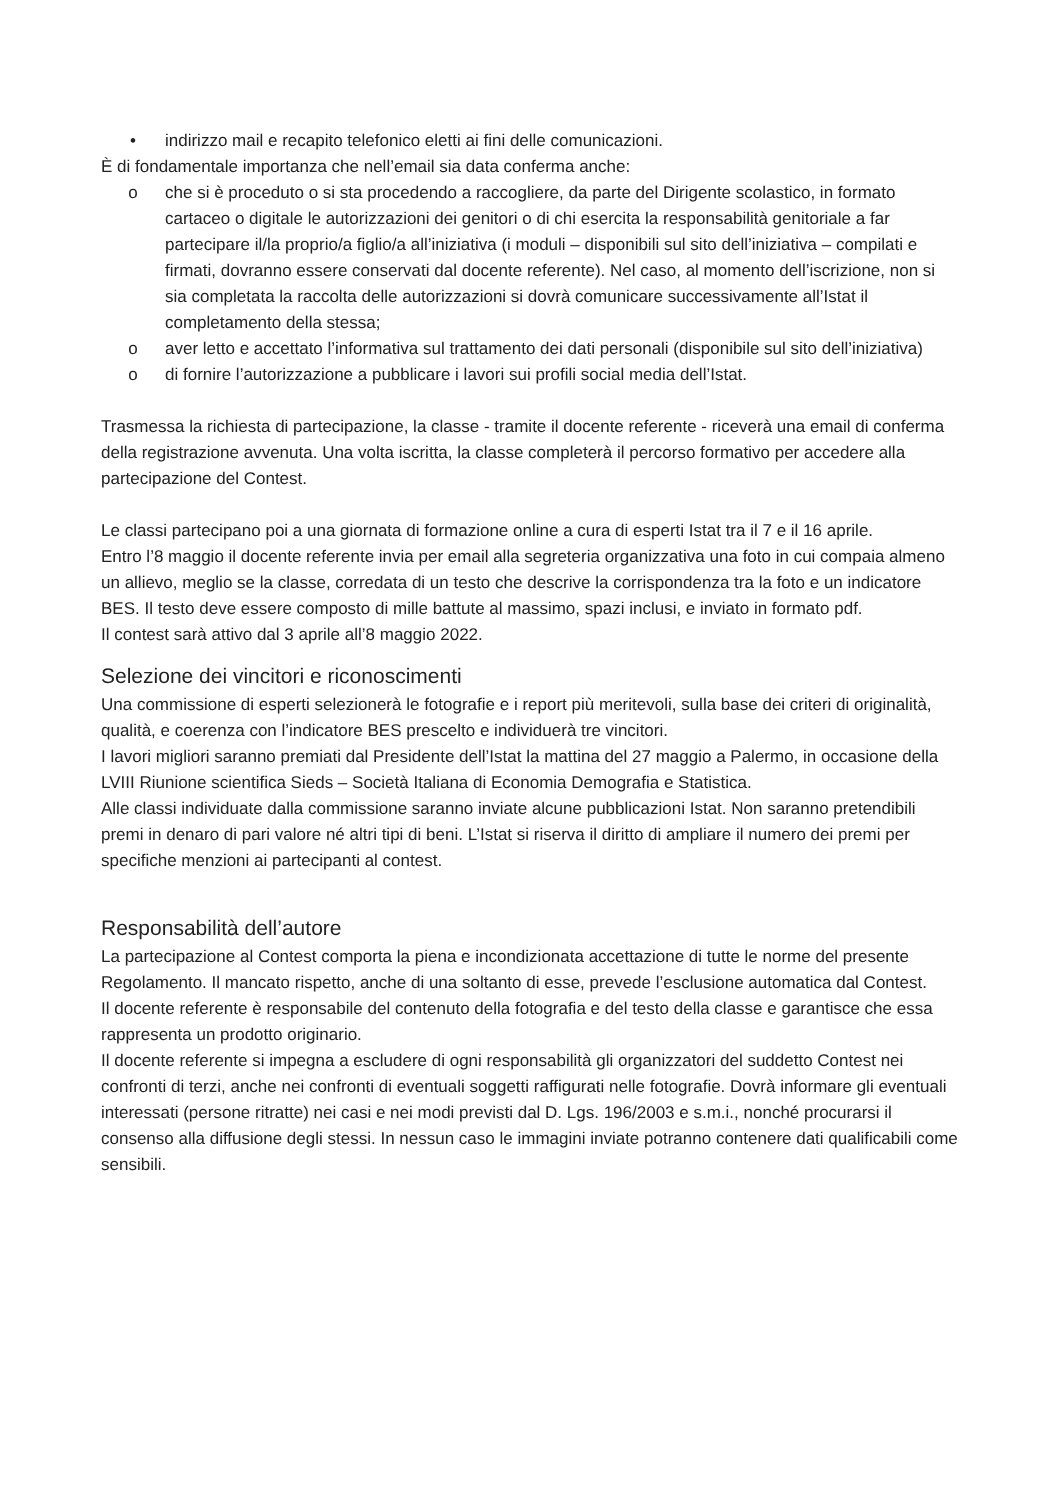• indirizzo mail e recapito telefonico eletti ai fini delle comunicazioni.
È di fondamentale importanza che nell’email sia data conferma anche:
o che si è proceduto o si sta procedendo a raccogliere, da parte del Dirigente scolastico, in formato cartaceo o digitale le autorizzazioni dei genitori o di chi esercita la responsabilità genitoriale a far partecipare il/la proprio/a figlio/a all’iniziativa (i moduli – disponibili sul sito dell’iniziativa – compilati e firmati, dovranno essere conservati dal docente referente). Nel caso, al momento dell’iscrizione, non si sia completata la raccolta delle autorizzazioni si dovrà comunicare successivamente all’Istat il completamento della stessa;
o aver letto e accettato l’informativa sul trattamento dei dati personali (disponibile sul sito dell’iniziativa)
o di fornire l’autorizzazione a pubblicare i lavori sui profili social media dell’Istat.
Trasmessa la richiesta di partecipazione, la classe - tramite il docente referente - riceverà una email di conferma della registrazione avvenuta. Una volta iscritta, la classe completerà il percorso formativo per accedere alla partecipazione del Contest.
Le classi partecipano poi a una giornata di formazione online a cura di esperti Istat tra il 7 e il 16 aprile.
Entro l’8 maggio il docente referente invia per email alla segreteria organizzativa una foto in cui compaia almeno un allievo, meglio se la classe, corredata di un testo che descrive la corrispondenza tra la foto e un indicatore BES. Il testo deve essere composto di mille battute al massimo, spazi inclusi, e inviato in formato pdf.
Il contest sarà attivo dal 3 aprile all’8 maggio 2022.
Selezione dei vincitori e riconoscimenti
Una commissione di esperti selezionerà le fotografie e i report più meritevoli, sulla base dei criteri di originalità, qualità, e coerenza con l’indicatore BES prescelto e individuerà tre vincitori.
I lavori migliori saranno premiati dal Presidente dell’Istat la mattina del 27 maggio a Palermo, in occasione della LVIII Riunione scientifica Sieds – Società Italiana di Economia Demografia e Statistica.
Alle classi individuate dalla commissione saranno inviate alcune pubblicazioni Istat. Non saranno pretendibili premi in denaro di pari valore né altri tipi di beni. L’Istat si riserva il diritto di ampliare il numero dei premi per specifiche menzioni ai partecipanti al contest.
Responsabilità dell’autore
La partecipazione al Contest comporta la piena e incondizionata accettazione di tutte le norme del presente Regolamento. Il mancato rispetto, anche di una soltanto di esse, prevede l’esclusione automatica dal Contest.
Il docente referente è responsabile del contenuto della fotografia e del testo della classe e garantisce che essa rappresenta un prodotto originario.
Il docente referente si impegna a escludere di ogni responsabilità gli organizzatori del suddetto Contest nei confronti di terzi, anche nei confronti di eventuali soggetti raffigurati nelle fotografie. Dovrà informare gli eventuali interessati (persone ritratte) nei casi e nei modi previsti dal D. Lgs. 196/2003 e s.m.i., nonché procurarsi il consenso alla diffusione degli stessi. In nessun caso le immagini inviate potranno contenere dati qualificabili come sensibili.